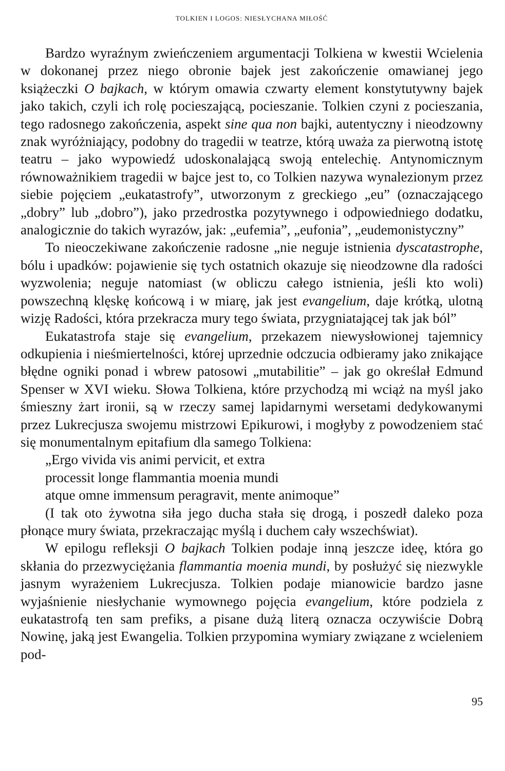TOLKIEN I LOGOS: NIESŁYCHANA MIŁOŚĆ
Bardzo wyraźnym zwieńczeniem argumentacji Tolkiena w kwestii Wcielenia w dokonanej przez niego obronie bajek jest zakończenie omawianej jego książeczki O bajkach, w którym omawia czwarty element konstytutywny bajek jako takich, czyli ich rolę pocieszającą, pocieszanie. Tolkien czyni z pocieszania, tego radosnego zakończenia, aspekt sine qua non bajki, autentyczny i nieodzowny znak wyróżniający, podobny do tragedii w teatrze, którą uważa za pierwotną istotę teatru – jako wypowiedź udoskonalającą swoją entelechię. Antynomicznym równoważnikiem tragedii w bajce jest to, co Tolkien nazywa wynalezionym przez siebie pojęciem „eukatastrofy”, utworzonym z greckiego „eu” (oznaczającego „dobry” lub „dobro”), jako przedrostka pozytywnego i odpowiedniego dodatku, analogicznie do takich wyrazów, jak: „eufemia”, „eufonia”, „eudemonistyczny”
To nieoczekiwane zakończenie radosne „nie neguje istnienia dyscatastrophe, bólu i upadków: pojawienie się tych ostatnich okazuje się nieodzowne dla radości wyzwolenia; neguje natomiast (w obliczu całego istnienia, jeśli kto woli) powszechną klęskę końcową i w miarę, jak jest evangelium, daje krótką, ulotną wizję Radości, która przekracza mury tego świata, przygniatającej tak jak ból”
Eukatastrofa staje się evangelium, przekazem niewysłowionej tajemnicy odkupienia i nieśmiertelności, której uprzednie odczucia odbieramy jako znikające błędne ogniki ponad i wbrew patosowi „mutabilitie” – jak go określał Edmund Spenser w XVI wieku. Słowa Tolkiena, które przychodzą mi wciąż na myśl jako śmieszny żart ironii, są w rzeczy samej lapidarnymi wersetami dedykowanymi przez Lukrecjusza swojemu mistrzowi Epikurowi, i mogłyby z powodzeniem stać się monumentalnym epitafium dla samego Tolkiena:
„Ergo vivida vis animi pervicit, et extra
processit longe flammantia moenia mundi
atque omne immensum peragravit, mente animoque”
(I tak oto żywotna siła jego ducha stała się drogą, i poszedł daleko poza płonące mury świata, przekraczając myślą i duchem cały wszechświat).
W epilogu refleksji O bajkach Tolkien podaje inną jeszcze ideę, która go skłania do przezwyciężania flammantia moenia mundi, by posłużyć się niezwykle jasnym wyrażeniem Lukrecjusza. Tolkien podaje mianowicie bardzo jasne wyjaśnienie niesłychanie wymownego pojęcia evangelium, które podziela z eukatastrofą ten sam prefiks, a pisane dużą literą oznacza oczywiście Dobrą Nowinę, jaką jest Ewangelia. Tolkien przypomina wymiary związane z wcieleniem pod-
95